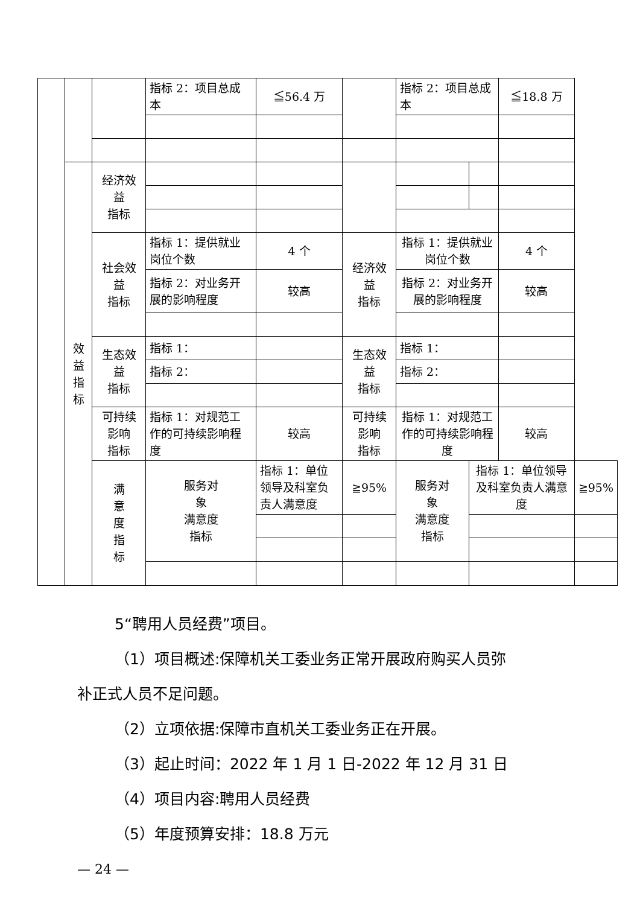| | | | 指标 2：项目总成本 | ≦56.4 万 | | 指标 2：项目总成本 | | ≦18.8 万 | |
| | 效 益 指 标 | 经济效 益 指标 | | | | | | | |
| | | 社会效 益 指标 | 指标 1：提供就业岗位个数 | 4 个 | 经济效 益 指标 | 指标 1：提供就业岗位个数 | | 4 个 | |
| | | | 指标 2：对业务开展的影响程度 | 较高 | | 指标 2：对业务开展的影响程度 | | 较高 | |
| | | 生态效 益 指标 | 指标 1： | | 生态效 益 指标 | 指标 1： | | | |
| | | | 指标 2： | | | 指标 2： | | | |
| | | 可持续 影响 指标 | 指标 1：对规范工作的可持续影响程度 | 较高 | 可持续 影响 指标 | 指标 1：对规范工作的可持续影响程度 | | 较高 | |
| | | 满 意 度 指 标 | 服务对 象 满意度 指标 | 指标 1：单位领导及科室负责人满意度 | ≧95% | 服务对 象 满意度 指标 | 指标 1：单位领导及科室负责人满意度 | | ≧95% |
5“聘用人员经费”项目。
（1）项目概述:保障机关工委业务正常开展政府购买人员弥
补正式人员不足问题。
（2）立项依据:保障市直机关工委业务正在开展。
（3）起止时间：2022 年 1 月 1 日-2022 年 12 月 31 日
（4）项目内容:聘用人员经费
（5）年度预算安排：18.8 万元
— 24 —